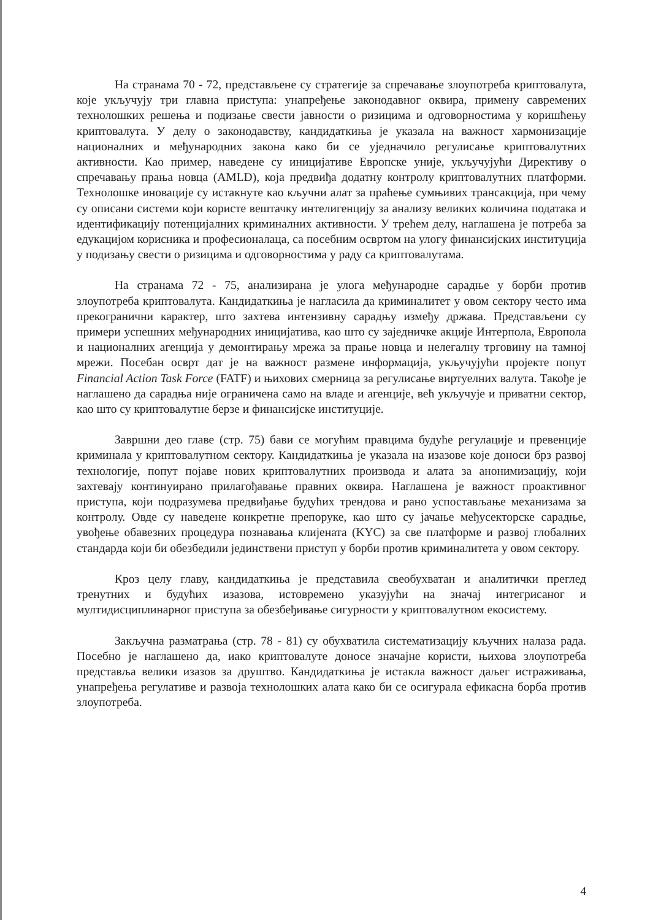На странама 70 - 72, представљене су стратегије за спречавање злоупотреба криптовалута, које укључују три главна приступа: унапређење законодавног оквира, примену савремених технолошких решења и подизање свести јавности о ризицима и одговорностима у коришћењу криптовалута. У делу о законодавству, кандидаткиња је указала на важност хармонизације националних и међународних закона како би се уједначило регулисање криптовалутних активности. Као пример, наведене су иницијативе Европске уније, укључујући Директиву о спречавању прања новца (AMLD), која предвиђа додатну контролу криптовалутних платформи. Технолошке иновације су истакнуте као кључни алат за праћење сумњивих трансакција, при чему су описани системи који користе вештачку интелигенцију за анализу великих количина података и идентификацију потенцијалних криминалних активности. У трећем делу, наглашена је потреба за едукацијом корисника и професионалаца, са посебним освртом на улогу финансијских институција у подизању свести о ризицима и одговорностима у раду са криптовалутама.
На странама 72 - 75, анализирана је улога међународне сарадње у борби против злоупотреба криптовалута. Кандидаткиња је нагласила да криминалитет у овом сектору често има прекогранични карактер, што захтева интензивну сарадњу између држава. Представљени су примери успешних међународних иницијатива, као што су заједничке акције Интерпола, Европола и националних агенција у демонтирању мрежа за прање новца и нелегалну трговину на тамној мрежи. Посебан осврт дат је на важност размене информација, укључујући пројекте попут Financial Action Task Force (FATF) и њихових смерница за регулисање виртуелних валута. Такође је наглашено да сарадња није ограничена само на владе и агенције, већ укључује и приватни сектор, као што су криптовалутне берзе и финансијске институције.
Завршни део главе (стр. 75) бави се могућим правцима будуће регулације и превенције криминала у криптовалутном сектору. Кандидаткиња је указала на изазове које доноси брз развој технологије, попут појаве нових криптовалутних производа и алата за анонимизацију, који захтевају континуирано прилагођавање правних оквира. Наглашена је важност проактивног приступа, који подразумева предвиђање будућих трендова и рано успостављање механизама за контролу. Овде су наведене конкретне препоруке, као што су јачање међусекторске сарадње, увођење обавезних процедура познавања клијената (KYC) за све платформе и развој глобалних стандарда који би обезбедили јединствени приступ у борби против криминалитета у овом сектору.
Кроз целу главу, кандидаткиња је представила свеобухватан и аналитички преглед тренутних и будућих изазова, истовремено указујући на значај интегрисаног и мултидисциплинарног приступа за обезбеђивање сигурности у криптовалутном екосистему.
Закључна разматрања (стр. 78 - 81) су обухватила систематизацију кључних налаза рада. Посебно је наглашено да, иако криптовалуте доносе значајне користи, њихова злоупотреба представља велики изазов за друштво. Кандидаткиња је истакла важност даљег истраживања, унапређења регулативе и развоја технолошких алата како би се осигурала ефикасна борба против злоупотреба.
4